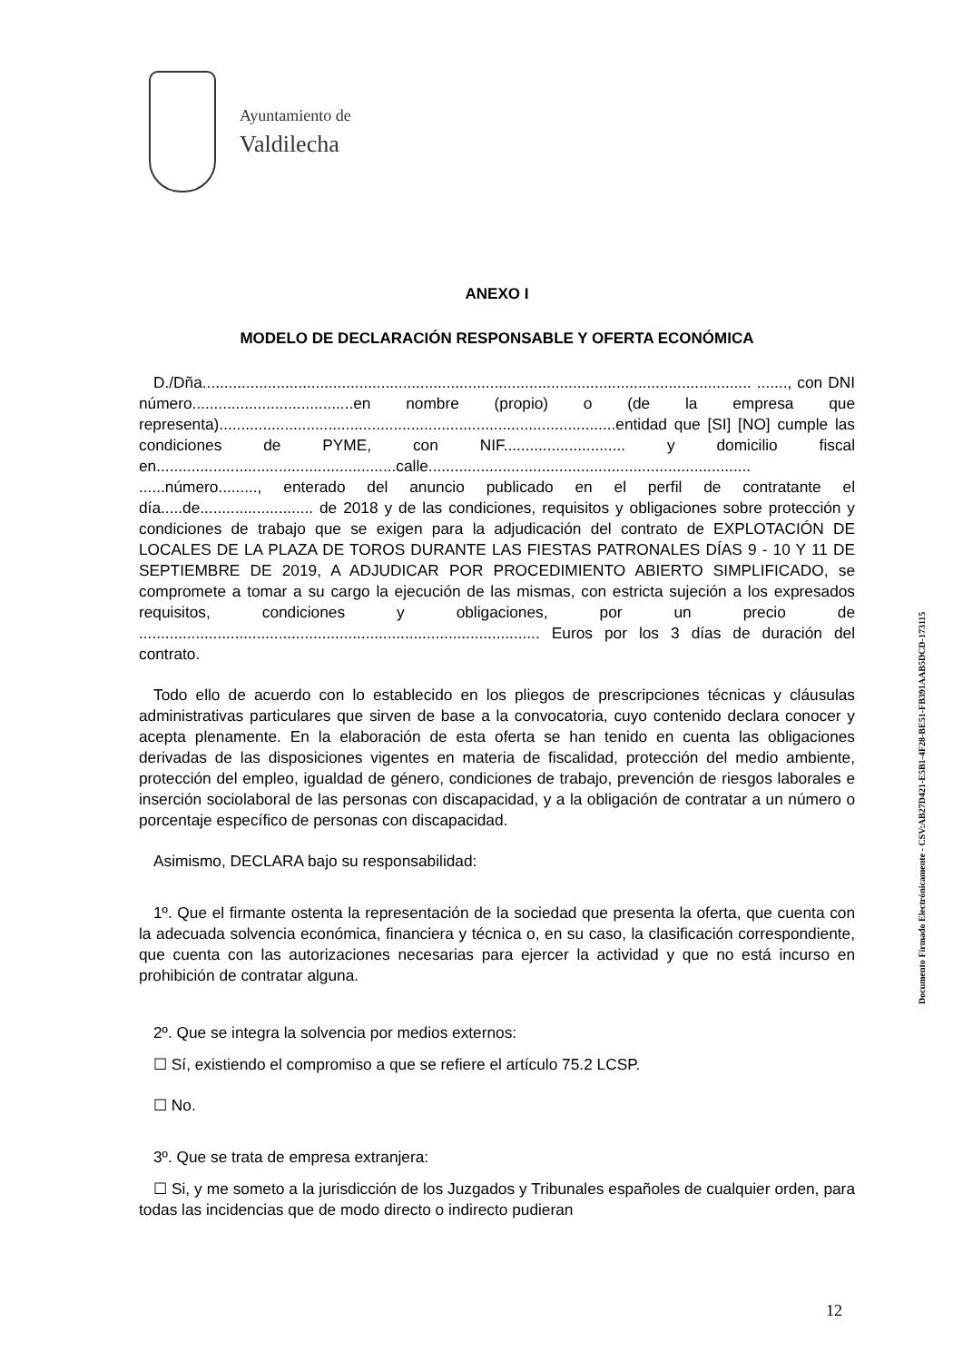Ayuntamiento de
Valdilecha
ANEXO I
MODELO DE DECLARACIÓN RESPONSABLE Y OFERTA ECONÓMICA
D./Dña.............................................................................................................................. ......., con DNI número.....................................en nombre (propio) o (de la empresa que representa)...........................................................................................entidad que [SI] [NO] cumple las condiciones de PYME, con NIF............................ y domicilio fiscal en.......................................................calle.......................................................................... ......número........., enterado del anuncio publicado en el perfil de contratante el día.....de.......................... de 2018 y de las condiciones, requisitos y obligaciones sobre protección y condiciones de trabajo que se exigen para la adjudicación del contrato de EXPLOTACIÓN DE LOCALES DE LA PLAZA DE TOROS DURANTE LAS FIESTAS PATRONALES DÍAS 9 - 10 Y 11 DE SEPTIEMBRE DE 2019, A ADJUDICAR POR PROCEDIMIENTO ABIERTO SIMPLIFICADO, se compromete a tomar a su cargo la ejecución de las mismas, con estricta sujeción a los expresados requisitos, condiciones y obligaciones, por un precio de ............................................................................................ Euros por los 3 días de duración del contrato.
Todo ello de acuerdo con lo establecido en los pliegos de prescripciones técnicas y cláusulas administrativas particulares que sirven de base a la convocatoria, cuyo contenido declara conocer y acepta plenamente. En la elaboración de esta oferta se han tenido en cuenta las obligaciones derivadas de las disposiciones vigentes en materia de fiscalidad, protección del medio ambiente, protección del empleo, igualdad de género, condiciones de trabajo, prevención de riesgos laborales e inserción sociolaboral de las personas con discapacidad, y a la obligación de contratar a un número o porcentaje específico de personas con discapacidad.
Asimismo, DECLARA bajo su responsabilidad:
1º. Que el firmante ostenta la representación de la sociedad que presenta la oferta, que cuenta con la adecuada solvencia económica, financiera y técnica o, en su caso, la clasificación correspondiente, que cuenta con las autorizaciones necesarias para ejercer la actividad y que no está incurso en prohibición de contratar alguna.
2º. Que se integra la solvencia por medios externos:
☐ Sí, existiendo el compromiso a que se refiere el artículo 75.2 LCSP.
☐ No.
3º. Que se trata de empresa extranjera:
☐ Si, y me someto a la jurisdicción de los Juzgados y Tribunales españoles de cualquier orden, para todas las incidencias que de modo directo o indirecto pudieran
Documento Firmado Electrónicamente - CSV:AB27D421-E5B1-4F28-BE51-FB391AAB5DCD-173115
12